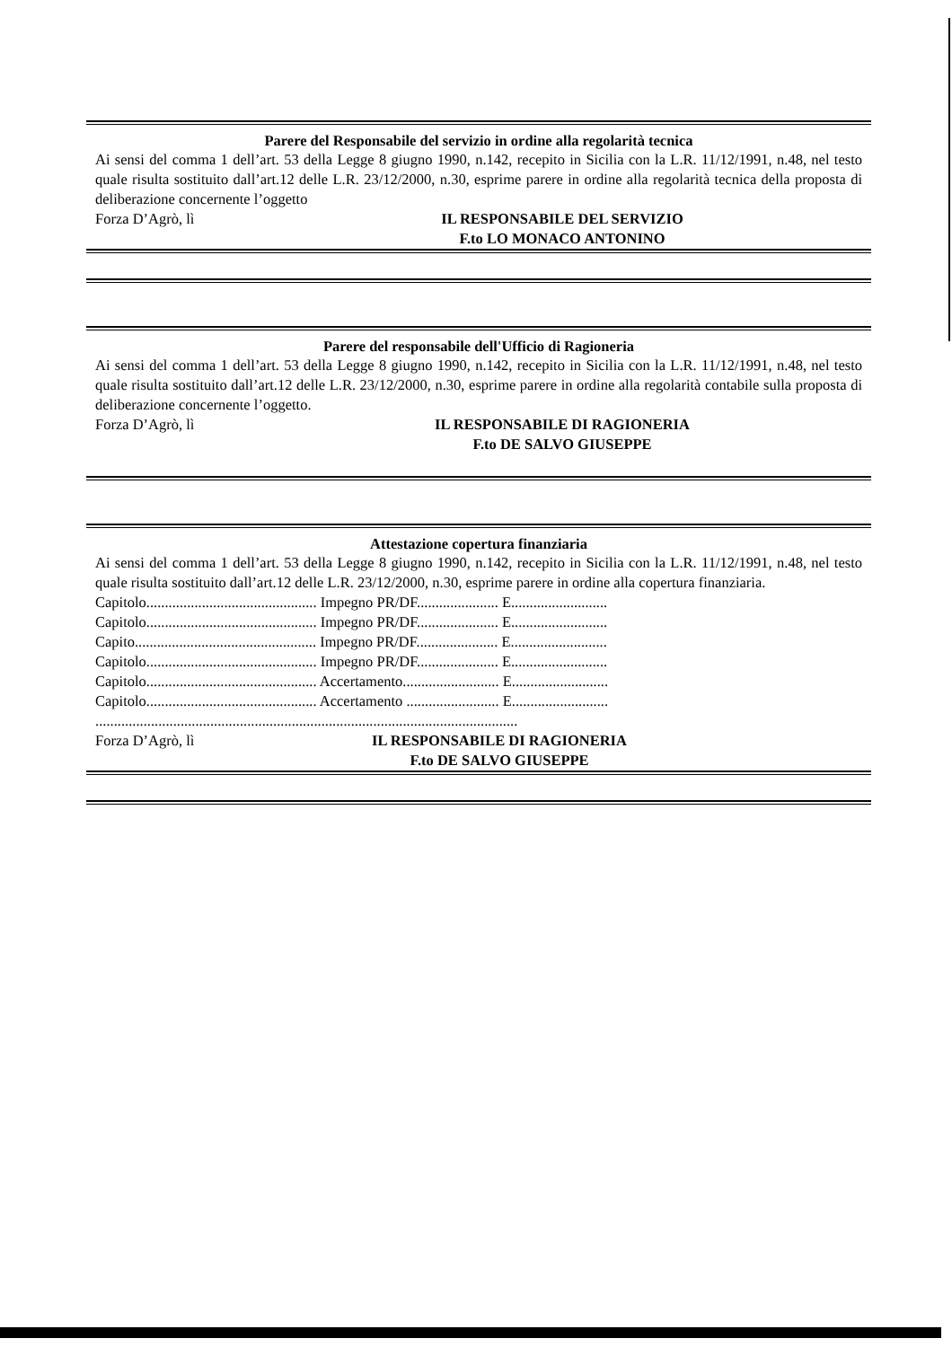Parere del Responsabile del servizio in ordine alla regolarità tecnica
Ai sensi del comma 1 dell’art. 53 della Legge 8 giugno 1990, n.142, recepito in Sicilia con la L.R. 11/12/1991, n.48, nel testo quale risulta sostituito dall’art.12 delle L.R. 23/12/2000, n.30, esprime parere in ordine alla regolarità tecnica della proposta di deliberazione concernente l’oggetto
Forza D’Agrò, lì IL RESPONSABILE DEL SERVIZIO
F.to LO MONACO ANTONINO
Parere del responsabile dell'Ufficio di Ragioneria
Ai sensi del comma 1 dell’art. 53 della Legge 8 giugno 1990, n.142, recepito in Sicilia con la L.R. 11/12/1991, n.48, nel testo quale risulta sostituito dall’art.12 delle L.R. 23/12/2000, n.30, esprime parere in ordine alla regolarità contabile sulla proposta di deliberazione concernente l’oggetto.
Forza D’Agrò, lì IL RESPONSABILE DI RAGIONERIA
F.to DE SALVO GIUSEPPE
Attestazione copertura finanziaria
Ai sensi del comma 1 dell’art. 53 della Legge 8 giugno 1990, n.142, recepito in Sicilia con la L.R. 11/12/1991, n.48, nel testo quale risulta sostituito dall’art.12 delle L.R. 23/12/2000, n.30, esprime parere in ordine alla copertura finanziaria.
Capitolo.............................................. Impegno PR/DF...................... E..........................
Capitolo.............................................. Impegno PR/DF...................... E..........................
Capito................................................. Impegno PR/DF...................... E..........................
Capitolo.............................................. Impegno PR/DF...................... E..........................
Capitolo.............................................. Accertamento.......................... E..........................
Capitolo.............................................. Accertamento ......................... E..........................
..................................................................................................................
Forza D’Agrò, lì IL RESPONSABILE DI RAGIONERIA
F.to DE SALVO GIUSEPPE